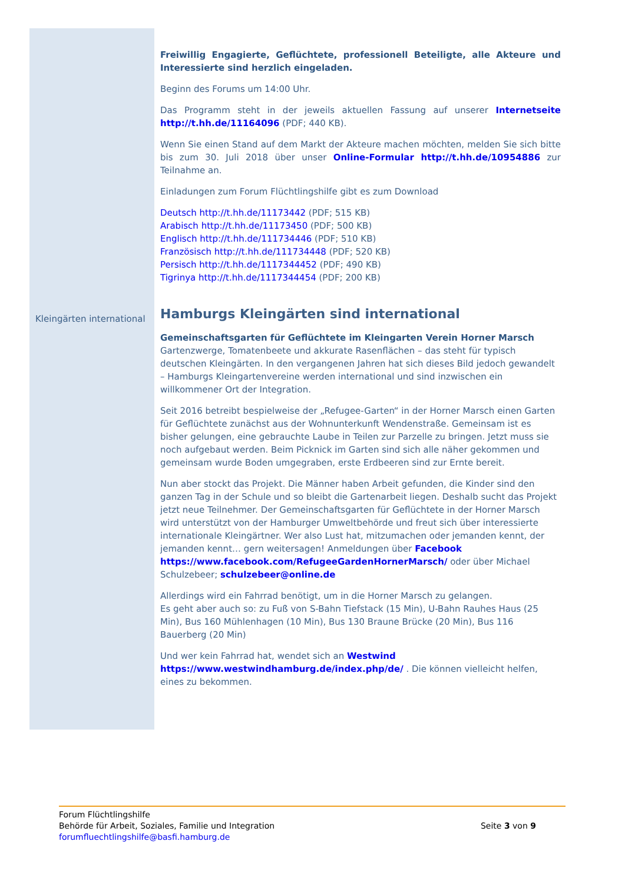Kleingärten international
Freiwillig Engagierte, Geflüchtete, professionell Beteiligte, alle Akteure und Interessierte sind herzlich eingeladen.
Beginn des Forums um 14:00 Uhr.
Das Programm steht in der jeweils aktuellen Fassung auf unserer Internetseite http://t.hh.de/11164096 (PDF; 440 KB).
Wenn Sie einen Stand auf dem Markt der Akteure machen möchten, melden Sie sich bitte bis zum 30. Juli 2018 über unser Online-Formular http://t.hh.de/10954886 zur Teilnahme an.
Einladungen zum Forum Flüchtlingshilfe gibt es zum Download
Deutsch http://t.hh.de/11173442 (PDF; 515 KB)
Arabisch http://t.hh.de/11173450 (PDF; 500 KB)
Englisch http://t.hh.de/111734446 (PDF; 510 KB)
Französisch http://t.hh.de/111734448 (PDF; 520 KB)
Persisch http://t.hh.de/1117344452 (PDF; 490 KB)
Tigrinya http://t.hh.de/1117344454 (PDF; 200 KB)
Hamburgs Kleingärten sind international
Gemeinschaftsgarten für Geflüchtete im Kleingarten Verein Horner Marsch
Gartenzwerge, Tomatenbeete und akkurate Rasenflächen – das steht für typisch deutschen Kleingärten. In den vergangenen Jahren hat sich dieses Bild jedoch gewandelt – Hamburgs Kleingartenvereine werden international und sind inzwischen ein willkommener Ort der Integration.
Seit 2016 betreibt bespielweise der „Refugee-Garten“ in der Horner Marsch einen Garten für Geflüchtete zunächst aus der Wohnunterkunft Wendenstraße. Gemeinsam ist es bisher gelungen, eine gebrauchte Laube in Teilen zur Parzelle zu bringen. Jetzt muss sie noch aufgebaut werden. Beim Picknick im Garten sind sich alle näher gekommen und gemeinsam wurde Boden umgegraben, erste Erdbeeren sind zur Ernte bereit.
Nun aber stockt das Projekt. Die Männer haben Arbeit gefunden, die Kinder sind den ganzen Tag in der Schule und so bleibt die Gartenarbeit liegen. Deshalb sucht das Projekt jetzt neue Teilnehmer. Der Gemeinschaftsgarten für Geflüchtete in der Horner Marsch wird unterstützt von der Hamburger Umweltbehörde und freut sich über interessierte internationale Kleingärtner. Wer also Lust hat, mitzumachen oder jemanden kennt, der jemanden kennt… gern weitersagen! Anmeldungen über Facebook https://www.facebook.com/RefugeeGardenHornerMarsch/ oder über Michael Schulzebeer; schulzebeer@online.de
Allerdings wird ein Fahrrad benötigt, um in die Horner Marsch zu gelangen.
Es geht aber auch so: zu Fuß von S-Bahn Tiefstack (15 Min), U-Bahn Rauhes Haus (25 Min), Bus 160 Mühlenhagen (10 Min), Bus 130 Braune Brücke (20 Min), Bus 116 Bauerberg (20 Min)
Und wer kein Fahrrad hat, wendet sich an Westwind
https://www.westwindhamburg.de/index.php/de/ . Die können vielleicht helfen, eines zu bekommen.
Forum Flüchtlingshilfe
Behörde für Arbeit, Soziales, Familie und Integration
forumfluechtlingshilfe@basfi.hamburg.de
Seite 3 von 9